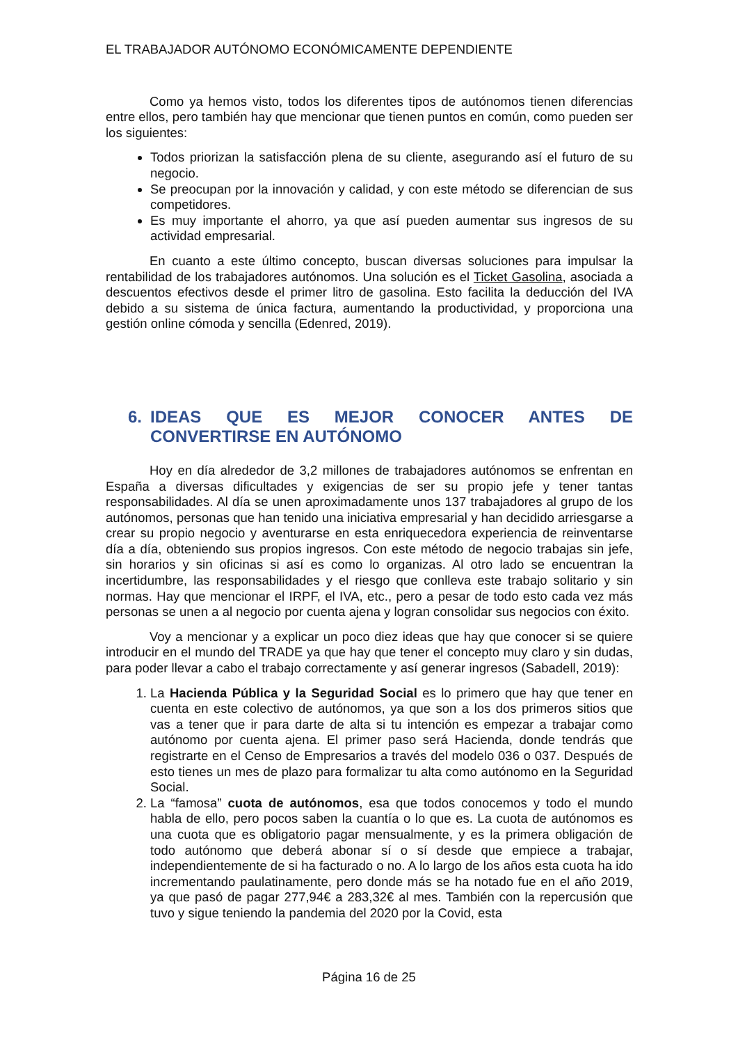EL TRABAJADOR AUTÓNOMO ECONÓMICAMENTE DEPENDIENTE
Como ya hemos visto, todos los diferentes tipos de autónomos tienen diferencias entre ellos, pero también hay que mencionar que tienen puntos en común, como pueden ser los siguientes:
Todos priorizan la satisfacción plena de su cliente, asegurando así el futuro de su negocio.
Se preocupan por la innovación y calidad, y con este método se diferencian de sus competidores.
Es muy importante el ahorro, ya que así pueden aumentar sus ingresos de su actividad empresarial.
En cuanto a este último concepto, buscan diversas soluciones para impulsar la rentabilidad de los trabajadores autónomos. Una solución es el Ticket Gasolina, asociada a descuentos efectivos desde el primer litro de gasolina. Esto facilita la deducción del IVA debido a su sistema de única factura, aumentando la productividad, y proporciona una gestión online cómoda y sencilla (Edenred, 2019).
6. IDEAS QUE ES MEJOR CONOCER ANTES DE CONVERTIRSE EN AUTÓNOMO
Hoy en día alrededor de 3,2 millones de trabajadores autónomos se enfrentan en España a diversas dificultades y exigencias de ser su propio jefe y tener tantas responsabilidades. Al día se unen aproximadamente unos 137 trabajadores al grupo de los autónomos, personas que han tenido una iniciativa empresarial y han decidido arriesgarse a crear su propio negocio y aventurarse en esta enriquecedora experiencia de reinventarse día a día, obteniendo sus propios ingresos. Con este método de negocio trabajas sin jefe, sin horarios y sin oficinas si así es como lo organizas. Al otro lado se encuentran la incertidumbre, las responsabilidades y el riesgo que conlleva este trabajo solitario y sin normas. Hay que mencionar el IRPF, el IVA, etc., pero a pesar de todo esto cada vez más personas se unen a al negocio por cuenta ajena y logran consolidar sus negocios con éxito.
Voy a mencionar y a explicar un poco diez ideas que hay que conocer si se quiere introducir en el mundo del TRADE ya que hay que tener el concepto muy claro y sin dudas, para poder llevar a cabo el trabajo correctamente y así generar ingresos (Sabadell, 2019):
1. La Hacienda Pública y la Seguridad Social es lo primero que hay que tener en cuenta en este colectivo de autónomos, ya que son a los dos primeros sitios que vas a tener que ir para darte de alta si tu intención es empezar a trabajar como autónomo por cuenta ajena. El primer paso será Hacienda, donde tendrás que registrarte en el Censo de Empresarios a través del modelo 036 o 037. Después de esto tienes un mes de plazo para formalizar tu alta como autónomo en la Seguridad Social.
2. La “famosa” cuota de autónomos, esa que todos conocemos y todo el mundo habla de ello, pero pocos saben la cuantía o lo que es. La cuota de autónomos es una cuota que es obligatorio pagar mensualmente, y es la primera obligación de todo autónomo que deberá abonar sí o sí desde que empiece a trabajar, independientemente de si ha facturado o no. A lo largo de los años esta cuota ha ido incrementando paulatinamente, pero donde más se ha notado fue en el año 2019, ya que pasó de pagar 277,94€ a 283,32€ al mes. También con la repercusión que tuvo y sigue teniendo la pandemia del 2020 por la Covid, esta
Página 16 de 25